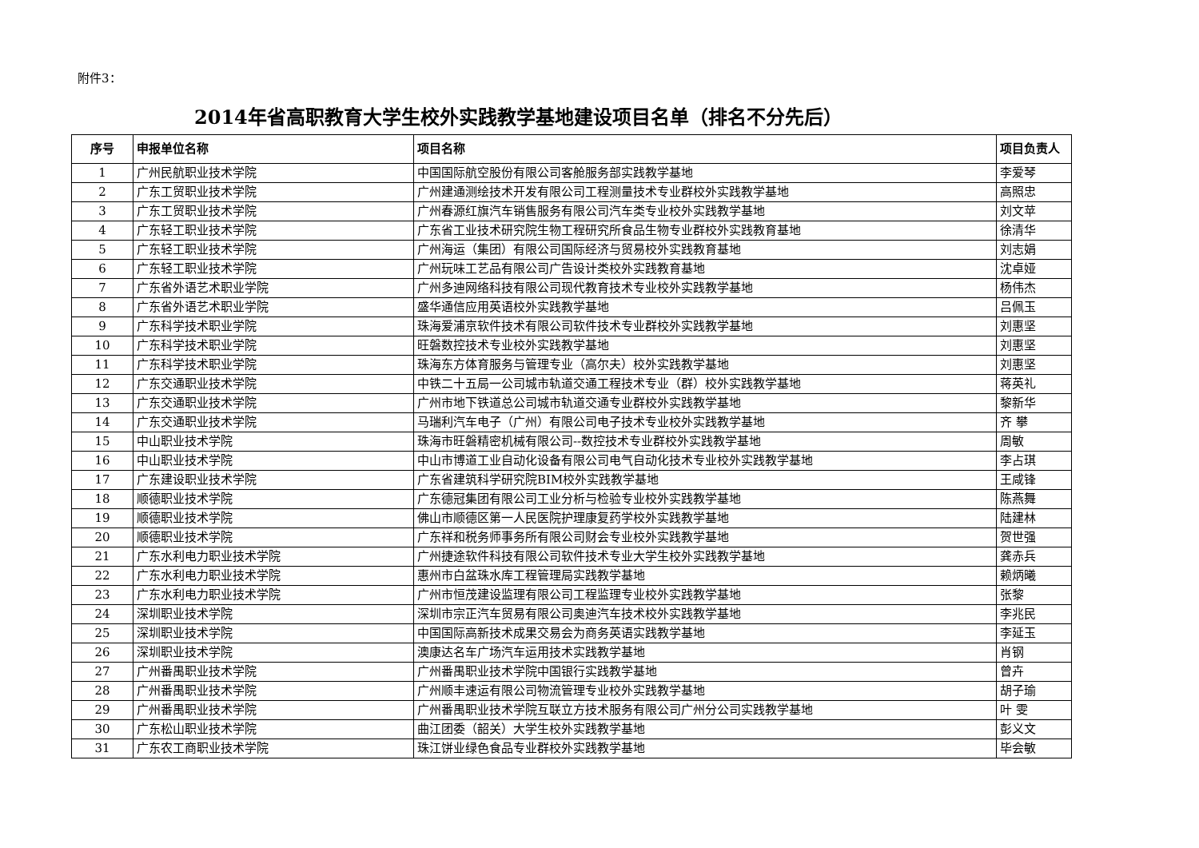附件3：
2014年省高职教育大学生校外实践教学基地建设项目名单（排名不分先后）
| 序号 | 申报单位名称 | 项目名称 | 项目负责人 |
| --- | --- | --- | --- |
| 1 | 广州民航职业技术学院 | 中国国际航空股份有限公司客舱服务部实践教学基地 | 李爱琴 |
| 2 | 广东工贸职业技术学院 | 广州建通测绘技术开发有限公司工程测量技术专业群校外实践教学基地 | 高照忠 |
| 3 | 广东工贸职业技术学院 | 广州春源红旗汽车销售服务有限公司汽车类专业校外实践教学基地 | 刘文苹 |
| 4 | 广东轻工职业技术学院 | 广东省工业技术研究院生物工程研究所食品生物专业群校外实践教育基地 | 徐清华 |
| 5 | 广东轻工职业技术学院 | 广州海运（集团）有限公司国际经济与贸易校外实践教育基地 | 刘志娟 |
| 6 | 广东轻工职业技术学院 | 广州玩味工艺品有限公司广告设计类校外实践教育基地 | 沈卓娅 |
| 7 | 广东省外语艺术职业学院 | 广州多迪网络科技有限公司现代教育技术专业校外实践教学基地 | 杨伟杰 |
| 8 | 广东省外语艺术职业学院 | 盛华通信应用英语校外实践教学基地 | 吕佩玉 |
| 9 | 广东科学技术职业学院 | 珠海爱浦京软件技术有限公司软件技术专业群校外实践教学基地 | 刘惠坚 |
| 10 | 广东科学技术职业学院 | 旺磐数控技术专业校外实践教学基地 | 刘惠坚 |
| 11 | 广东科学技术职业学院 | 珠海东方体育服务与管理专业（高尔夫）校外实践教学基地 | 刘惠坚 |
| 12 | 广东交通职业技术学院 | 中铁二十五局一公司城市轨道交通工程技术专业（群）校外实践教学基地 | 蒋英礼 |
| 13 | 广东交通职业技术学院 | 广州市地下铁道总公司城市轨道交通专业群校外实践教学基地 | 黎新华 |
| 14 | 广东交通职业技术学院 | 马瑞利汽车电子（广州）有限公司电子技术专业校外实践教学基地 | 齐 攀 |
| 15 | 中山职业技术学院 | 珠海市旺磐精密机械有限公司--数控技术专业群校外实践教学基地 | 周敏 |
| 16 | 中山职业技术学院 | 中山市博道工业自动化设备有限公司电气自动化技术专业校外实践教学基地 | 李占琪 |
| 17 | 广东建设职业技术学院 | 广东省建筑科学研究院BIM校外实践教学基地 | 王咸锋 |
| 18 | 顺德职业技术学院 | 广东德冠集团有限公司工业分析与检验专业校外实践教学基地 | 陈燕舞 |
| 19 | 顺德职业技术学院 | 佛山市顺德区第一人民医院护理康复药学校外实践教学基地 | 陆建林 |
| 20 | 顺德职业技术学院 | 广东祥和税务师事务所有限公司财会专业校外实践教学基地 | 贺世强 |
| 21 | 广东水利电力职业技术学院 | 广州捷途软件科技有限公司软件技术专业大学生校外实践教学基地 | 龚赤兵 |
| 22 | 广东水利电力职业技术学院 | 惠州市白盆珠水库工程管理局实践教学基地 | 赖炳曦 |
| 23 | 广东水利电力职业技术学院 | 广州市恒茂建设监理有限公司工程监理专业校外实践教学基地 | 张黎 |
| 24 | 深圳职业技术学院 | 深圳市宗正汽车贸易有限公司奥迪汽车技术校外实践教学基地 | 李兆民 |
| 25 | 深圳职业技术学院 | 中国国际高新技术成果交易会为商务英语实践教学基地 | 李延玉 |
| 26 | 深圳职业技术学院 | 澳康达名车广场汽车运用技术实践教学基地 | 肖钢 |
| 27 | 广州番禺职业技术学院 | 广州番禺职业技术学院中国银行实践教学基地 | 曾卉 |
| 28 | 广州番禺职业技术学院 | 广州顺丰速运有限公司物流管理专业校外实践教学基地 | 胡子瑜 |
| 29 | 广州番禺职业技术学院 | 广州番禺职业技术学院互联立方技术服务有限公司广州分公司实践教学基地 | 叶 雯 |
| 30 | 广东松山职业技术学院 | 曲江团委（韶关）大学生校外实践教学基地 | 彭义文 |
| 31 | 广东农工商职业技术学院 | 珠江饼业绿色食品专业群校外实践教学基地 | 毕会敏 |